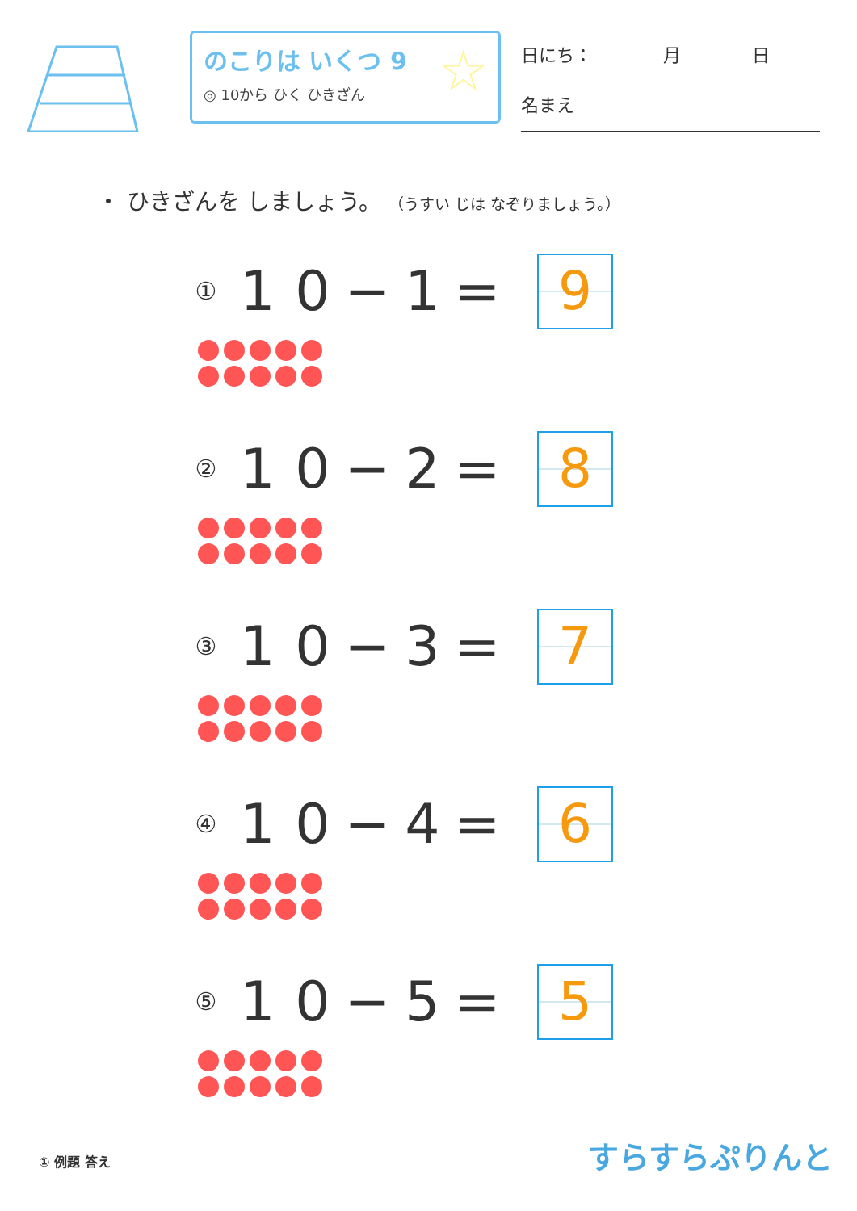のこりは いくつ 9
◎ 10から ひく ひきざん
☆
日にち：　　　　月　　　　日
名まえ
・ ひきざんを しましょう。 （うすい じは なぞりましょう。）
① 10 − 1 =
9
② 10 − 2 =
8
③ 10 − 3 =
7
④ 10 − 4 =
6
⑤ 10 − 5 =
5
① 例題 答え すらすらぷりんと